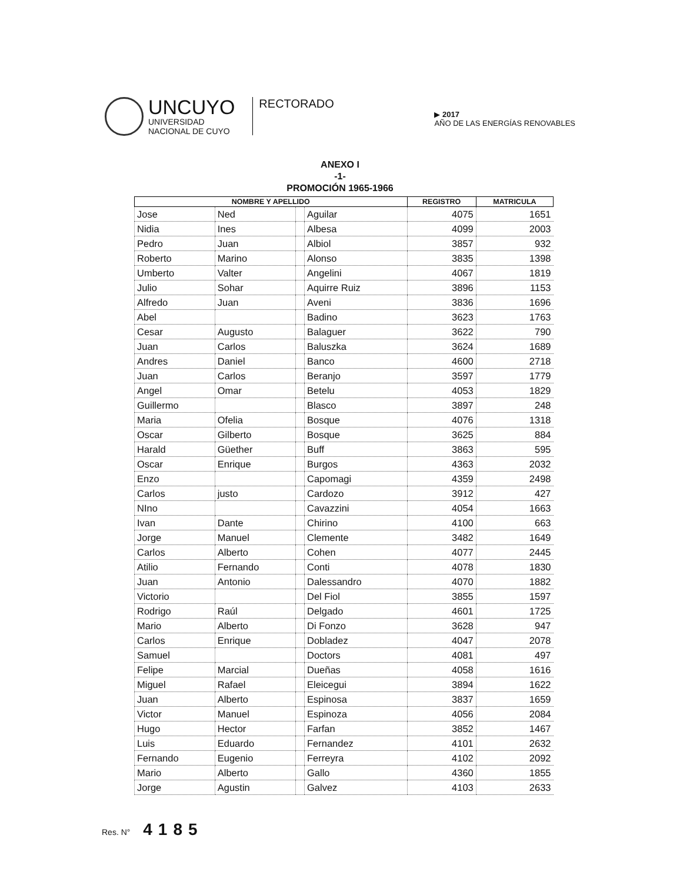UNCUYO
UNIVERSIDAD
NACIONAL DE CUYO
RECTORADO
▶ 2017
AÑO DE LAS ENERGÍAS RENOVABLES
ANEXO I
-1-
PROMOCIÓN 1965-1966
| NOMBRE Y APELLIDO | | | | REGISTRO | MATRICULA |
| --- | --- | --- | --- | --- | --- |
| Jose | Ned | | Aguilar | 4075 | 1651 |
| Nidia | Ines | | Albesa | 4099 | 2003 |
| Pedro | Juan | | Albiol | 3857 | 932 |
| Roberto | Marino | | Alonso | 3835 | 1398 |
| Umberto | Valter | | Angelini | 4067 | 1819 |
| Julio | Sohar | | Aquirre Ruiz | 3896 | 1153 |
| Alfredo | Juan | | Aveni | 3836 | 1696 |
| Abel | | | Badino | 3623 | 1763 |
| Cesar | Augusto | | Balaguer | 3622 | 790 |
| Juan | Carlos | | Baluszka | 3624 | 1689 |
| Andres | Daniel | | Banco | 4600 | 2718 |
| Juan | Carlos | | Beranjo | 3597 | 1779 |
| Angel | Omar | | Betelu | 4053 | 1829 |
| Guillermo | | | Blasco | 3897 | 248 |
| Maria | Ofelia | | Bosque | 4076 | 1318 |
| Oscar | Gilberto | | Bosque | 3625 | 884 |
| Harald | Güether | | Buff | 3863 | 595 |
| Oscar | Enrique | | Burgos | 4363 | 2032 |
| Enzo | | | Capomagi | 4359 | 2498 |
| Carlos | justo | | Cardozo | 3912 | 427 |
| NIno | | | Cavazzini | 4054 | 1663 |
| Ivan | Dante | | Chirino | 4100 | 663 |
| Jorge | Manuel | | Clemente | 3482 | 1649 |
| Carlos | Alberto | | Cohen | 4077 | 2445 |
| Atilio | Fernando | | Conti | 4078 | 1830 |
| Juan | Antonio | | Dalessandro | 4070 | 1882 |
| Victorio | | | Del Fiol | 3855 | 1597 |
| Rodrigo | Raúl | | Delgado | 4601 | 1725 |
| Mario | Alberto | | Di Fonzo | 3628 | 947 |
| Carlos | Enrique | | Dobladez | 4047 | 2078 |
| Samuel | | | Doctors | 4081 | 497 |
| Felipe | Marcial | | Dueñas | 4058 | 1616 |
| Miguel | Rafael | | Eleicegui | 3894 | 1622 |
| Juan | Alberto | | Espinosa | 3837 | 1659 |
| Victor | Manuel | | Espinoza | 4056 | 2084 |
| Hugo | Hector | | Farfan | 3852 | 1467 |
| Luis | Eduardo | | Fernandez | 4101 | 2632 |
| Fernando | Eugenio | | Ferreyra | 4102 | 2092 |
| Mario | Alberto | | Gallo | 4360 | 1855 |
| Jorge | Agustin | | Galvez | 4103 | 2633 |
Res. N° 4185